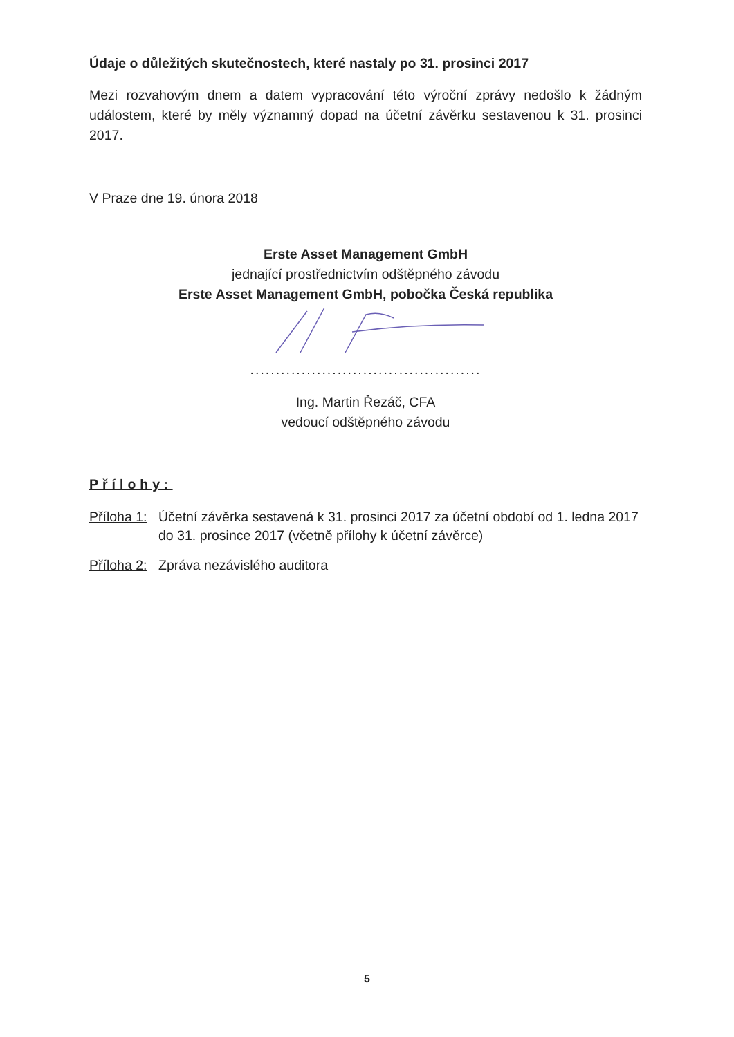Údaje o důležitých skutečnostech, které nastaly po 31. prosinci 2017
Mezi rozvahovým dnem a datem vypracování této výroční zprávy nedošlo k žádným událostem, které by měly významný dopad na účetní závěrku sestavenou k 31. prosinci 2017.
V Praze dne 19. února 2018
Erste Asset Management GmbH
jednající prostřednictvím odštěpného závodu
Erste Asset Management GmbH, pobočka Česká republika
.............................................
Ing. Martin Řezáč, CFA
vedoucí odštěpného závodu
Přílohy:
Příloha 1: Účetní závěrka sestavená k 31. prosinci 2017 za účetní období od 1. ledna 2017 do 31. prosince 2017 (včetně přílohy k účetní závěrce)
Příloha 2: Zpráva nezávislého auditora
5